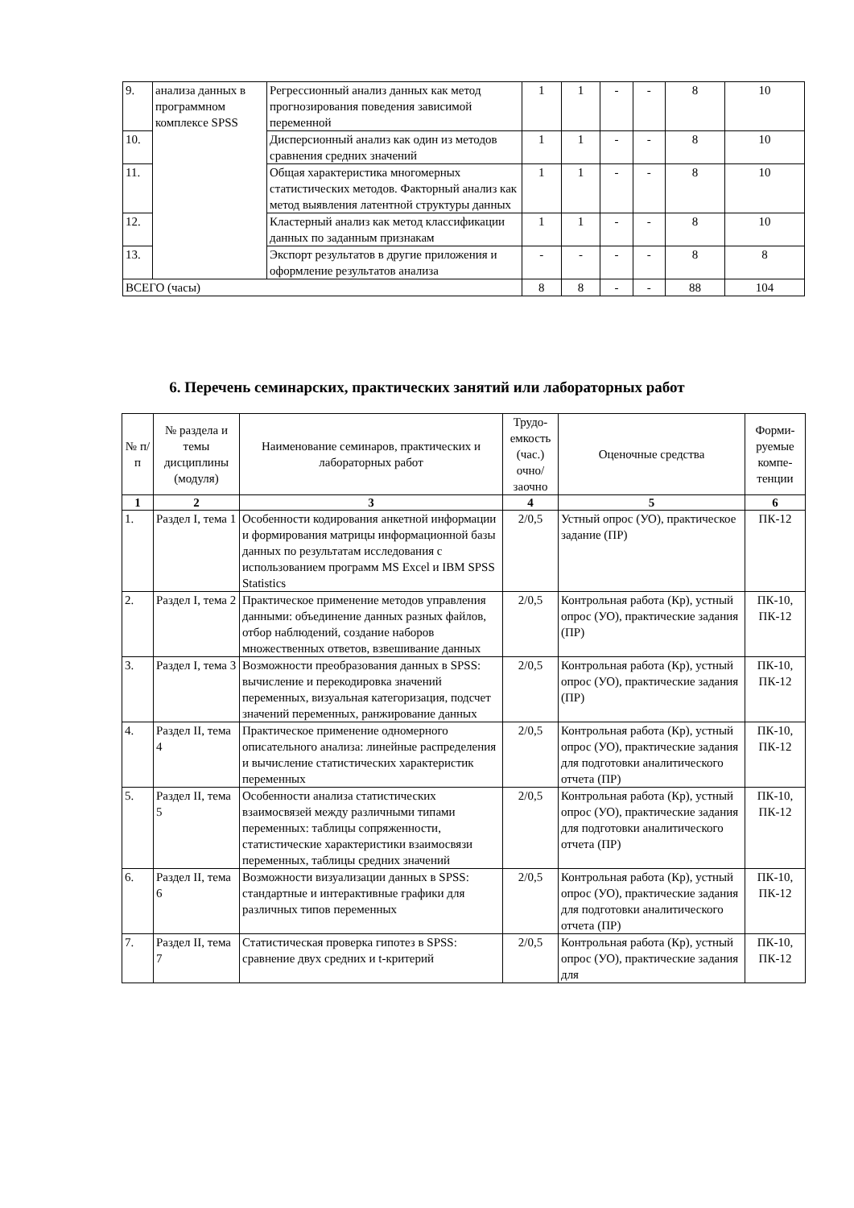| 9. | анализа данных в программном комплексе SPSS | Регрессионный анализ данных как метод прогнозирования поведения зависимой переменной | 1 | 1 | - | - | 8 | 10 |
| 10. | | Дисперсионный анализ как один из методов сравнения средних значений | 1 | 1 | - | - | 8 | 10 |
| 11. | | Общая характеристика многомерных статистических методов. Факторный анализ как метод выявления латентной структуры данных | 1 | 1 | - | - | 8 | 10 |
| 12. | | Кластерный анализ как метод классификации данных по заданным признакам | 1 | 1 | - | - | 8 | 10 |
| 13. | | Экспорт результатов в другие приложения и оформление результатов анализа | - | - | - | - | 8 | 8 |
| ВСЕГО (часы) | | | 8 | 8 | - | - | 88 | 104 |
6. Перечень семинарских, практических занятий или лабораторных работ
| № п/п | № раздела и темы дисциплины (модуля) | Наименование семинаров, практических и лабораторных работ | Трудо-емкость (час.) очно/ заочно | Оценочные средства | Форми-руемые компе-тенции |
| --- | --- | --- | --- | --- | --- |
| 1 | 2 | 3 | 4 | 5 | 6 |
| 1. | Раздел I, тема 1 | Особенности кодирования анкетной информации и формирования матрицы информационной базы данных по результатам исследования с использованием программ MS Excel и IBM SPSS Statistics | 2/0,5 | Устный опрос (УО), практическое задание (ПР) | ПК-12 |
| 2. | Раздел I, тема 2 | Практическое применение методов управления данными: объединение данных разных файлов, отбор наблюдений, создание наборов множественных ответов, взвешивание данных | 2/0,5 | Контрольная работа (Кр), устный опрос (УО), практические задания (ПР) | ПК-10, ПК-12 |
| 3. | Раздел I, тема 3 | Возможности преобразования данных в SPSS: вычисление и перекодировка значений переменных, визуальная категоризация, подсчет значений переменных, ранжирование данных | 2/0,5 | Контрольная работа (Кр), устный опрос (УО), практические задания (ПР) | ПК-10, ПК-12 |
| 4. | Раздел II, тема 4 | Практическое применение одномерного описательного анализа: линейные распределения и вычисление статистических характеристик переменных | 2/0,5 | Контрольная работа (Кр), устный опрос (УО), практические задания для подготовки аналитического отчета (ПР) | ПК-10, ПК-12 |
| 5. | Раздел II, тема 5 | Особенности анализа статистических взаимосвязей между различными типами переменных: таблицы сопряженности, статистические характеристики взаимосвязи переменных, таблицы средних значений | 2/0,5 | Контрольная работа (Кр), устный опрос (УО), практические задания для подготовки аналитического отчета (ПР) | ПК-10, ПК-12 |
| 6. | Раздел II, тема 6 | Возможности визуализации данных в SPSS: стандартные и интерактивные графики для различных типов переменных | 2/0,5 | Контрольная работа (Кр), устный опрос (УО), практические задания для подготовки аналитического отчета (ПР) | ПК-10, ПК-12 |
| 7. | Раздел II, тема 7 | Статистическая проверка гипотез в SPSS: сравнение двух средних и t-критерий | 2/0,5 | Контрольная работа (Кр), устный опрос (УО), практические задания для | ПК-10, ПК-12 |